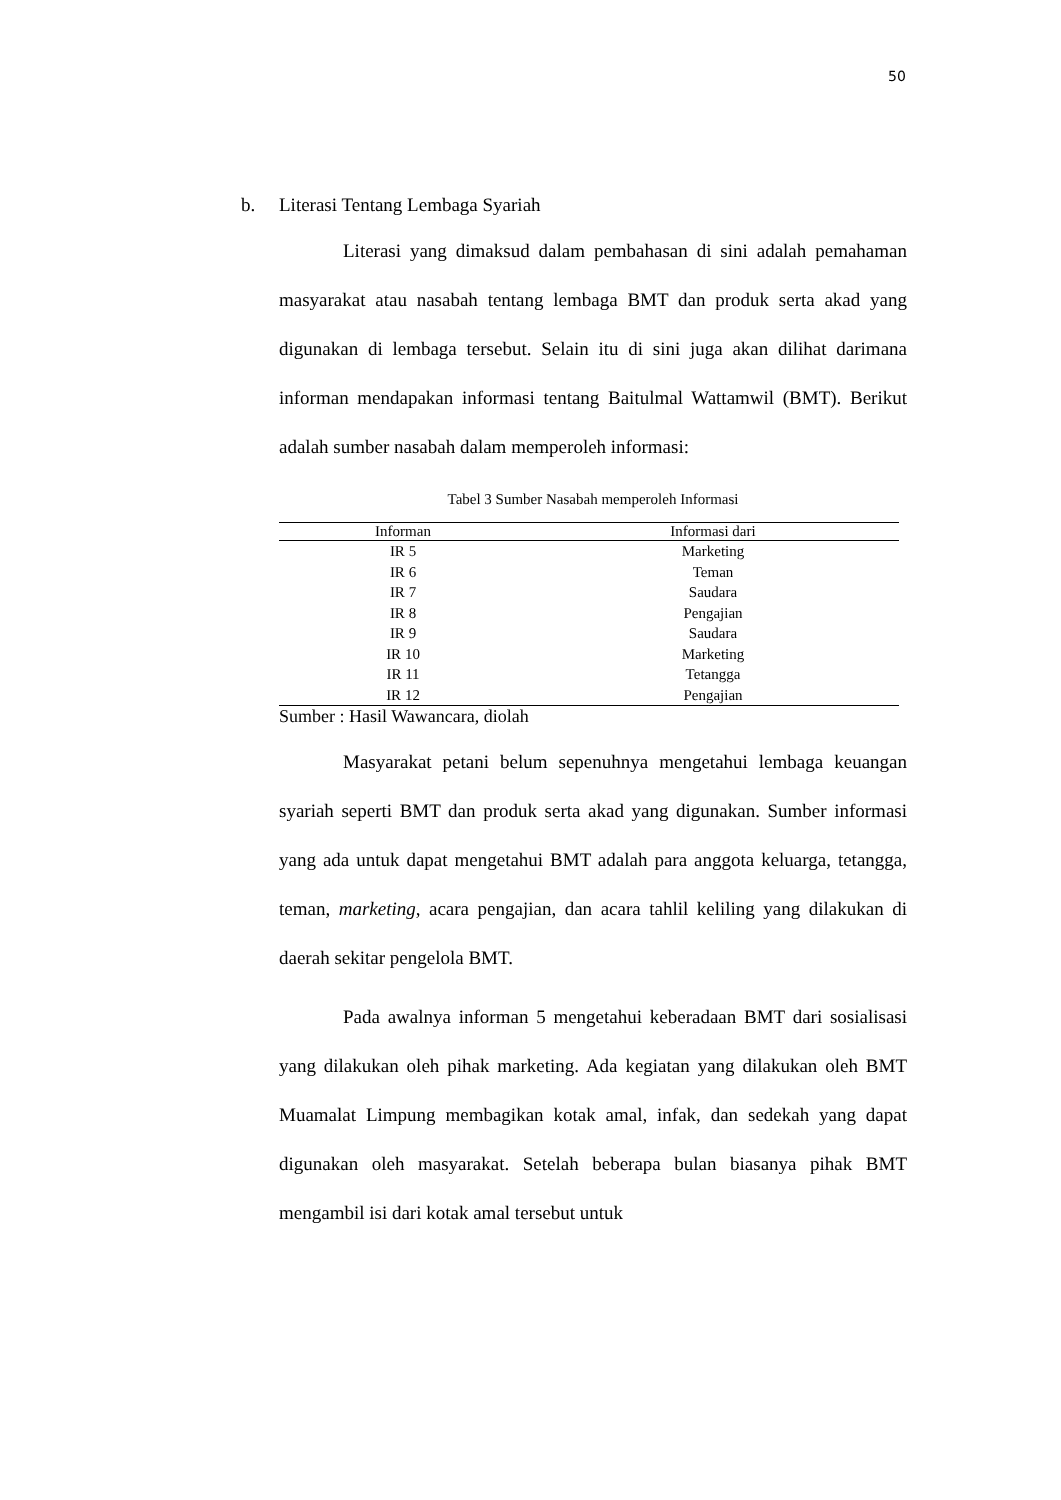50
b. Literasi Tentang Lembaga Syariah
Literasi yang dimaksud dalam pembahasan di sini adalah pemahaman masyarakat atau nasabah tentang lembaga BMT dan produk serta akad yang digunakan di lembaga tersebut. Selain itu di sini juga akan dilihat darimana informan mendapakan informasi tentang Baitulmal Wattamwil (BMT). Berikut adalah sumber nasabah dalam memperoleh informasi:
Tabel 3 Sumber Nasabah memperoleh Informasi
| Informan | Informasi dari |
| --- | --- |
| IR 5 | Marketing |
| IR 6 | Teman |
| IR 7 | Saudara |
| IR 8 | Pengajian |
| IR 9 | Saudara |
| IR 10 | Marketing |
| IR 11 | Tetangga |
| IR 12 | Pengajian |
Sumber : Hasil Wawancara, diolah
Masyarakat petani belum sepenuhnya mengetahui lembaga keuangan syariah seperti BMT dan produk serta akad yang digunakan. Sumber informasi yang ada untuk dapat mengetahui BMT adalah para anggota keluarga, tetangga, teman, marketing, acara pengajian, dan acara tahlil keliling yang dilakukan di daerah sekitar pengelola BMT.
Pada awalnya informan 5 mengetahui keberadaan BMT dari sosialisasi yang dilakukan oleh pihak marketing. Ada kegiatan yang dilakukan oleh BMT Muamalat Limpung membagikan kotak amal, infak, dan sedekah yang dapat digunakan oleh masyarakat. Setelah beberapa bulan biasanya pihak BMT mengambil isi dari kotak amal tersebut untuk